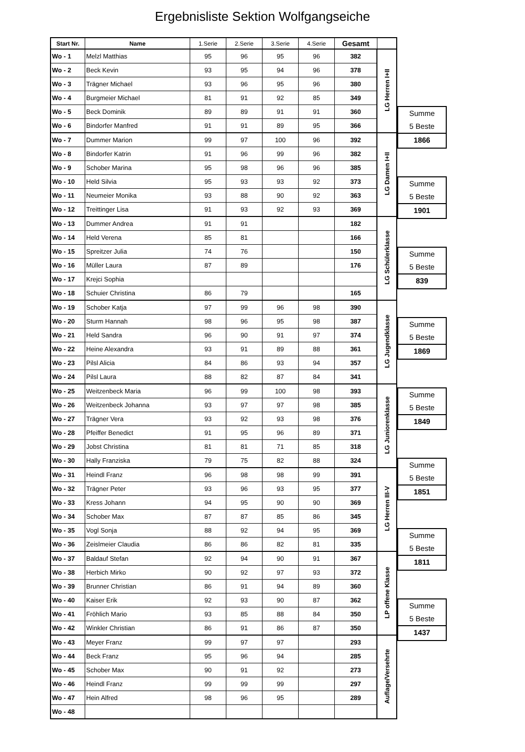Ergebnisliste Sektion Wolfgangseiche
| Start Nr. | Name | 1.Serie | 2.Serie | 3.Serie | 4.Serie | Gesamt | |
| --- | --- | --- | --- | --- | --- | --- | --- |
| Wo - 1 | Melzl Matthias | 95 | 96 | 95 | 96 | 382 | LG Herren I+II |
| Wo - 2 | Beck Kevin | 93 | 95 | 94 | 96 | 378 | |
| Wo - 3 | Trägner Michael | 93 | 96 | 95 | 96 | 380 | |
| Wo - 4 | Burgmeier Michael | 81 | 91 | 92 | 85 | 349 | |
| Wo - 5 | Beck Dominik | 89 | 89 | 91 | 91 | 360 | |
| Wo - 6 | Bindorfer Manfred | 91 | 91 | 89 | 95 | 366 | |
| Wo - 7 | Dummer Marion | 99 | 97 | 100 | 96 | 392 | LG Damen I+II |
| Wo - 8 | Bindorfer Katrin | 91 | 96 | 99 | 96 | 382 | |
| Wo - 9 | Schober Marina | 95 | 98 | 96 | 96 | 385 | |
| Wo - 10 | Held Silvia | 95 | 93 | 93 | 92 | 373 | |
| Wo - 11 | Neumeier Monika | 93 | 88 | 90 | 92 | 363 | |
| Wo - 12 | Treittinger Lisa | 91 | 93 | 92 | 93 | 369 | |
| Wo - 13 | Dummer Andrea | 91 | 91 | | | 182 | LG Schülerklasse |
| Wo - 14 | Held Verena | 85 | 81 | | | 166 | |
| Wo - 15 | Spreitzer Julia | 74 | 76 | | | 150 | |
| Wo - 16 | Müller Laura | 87 | 89 | | | 176 | |
| Wo - 17 | Krejci Sophia | | | | | | |
| Wo - 18 | Schuier Christina | 86 | 79 | | | 165 | |
| Wo - 19 | Schober Katja | 97 | 99 | 96 | 98 | 390 | LG Jugendklasse |
| Wo - 20 | Sturm Hannah | 98 | 96 | 95 | 98 | 387 | |
| Wo - 21 | Held Sandra | 96 | 90 | 91 | 97 | 374 | |
| Wo - 22 | Heine Alexandra | 93 | 91 | 89 | 88 | 361 | |
| Wo - 23 | Pilsl Alicia | 84 | 86 | 93 | 94 | 357 | |
| Wo - 24 | Pilsl Laura | 88 | 82 | 87 | 84 | 341 | |
| Wo - 25 | Weitzenbeck Maria | 96 | 99 | 100 | 98 | 393 | LG Juniorenklasse |
| Wo - 26 | Weitzenbeck Johanna | 93 | 97 | 97 | 98 | 385 | |
| Wo - 27 | Trägner Vera | 93 | 92 | 93 | 98 | 376 | |
| Wo - 28 | Pfeiffer Benedict | 91 | 95 | 96 | 89 | 371 | |
| Wo - 29 | Jobst Christina | 81 | 81 | 71 | 85 | 318 | |
| Wo - 30 | Hally Franziska | 79 | 75 | 82 | 88 | 324 | |
| Wo - 31 | Heindl Franz | 96 | 98 | 98 | 99 | 391 | LG Herren III-V |
| Wo - 32 | Trägner Peter | 93 | 96 | 93 | 95 | 377 | |
| Wo - 33 | Kress Johann | 94 | 95 | 90 | 90 | 369 | |
| Wo - 34 | Schober Max | 87 | 87 | 85 | 86 | 345 | |
| Wo - 35 | Vogl Sonja | 88 | 92 | 94 | 95 | 369 | |
| Wo - 36 | Zeislmeier Claudia | 86 | 86 | 82 | 81 | 335 | |
| Wo - 37 | Baldauf Stefan | 92 | 94 | 90 | 91 | 367 | LP offene Klasse |
| Wo - 38 | Herbich Mirko | 90 | 92 | 97 | 93 | 372 | |
| Wo - 39 | Brunner Christian | 86 | 91 | 94 | 89 | 360 | |
| Wo - 40 | Kaiser Erik | 92 | 93 | 90 | 87 | 362 | |
| Wo - 41 | Fröhlich Mario | 93 | 85 | 88 | 84 | 350 | |
| Wo - 42 | Winkler Christian | 86 | 91 | 86 | 87 | 350 | |
| Wo - 43 | Meyer Franz | 99 | 97 | 97 | | 293 | Auflage/Versehrte |
| Wo - 44 | Beck Franz | 95 | 96 | 94 | | 285 | |
| Wo - 45 | Schober Max | 90 | 91 | 92 | | 273 | |
| Wo - 46 | Heindl Franz | 99 | 99 | 99 | | 297 | |
| Wo - 47 | Hein Alfred | 98 | 96 | 95 | | 289 | |
| Wo - 48 | | | | | | | |
Summe
5 Beste
1866
Summe
5 Beste
1901
Summe
5 Beste
839
Summe
5 Beste
1869
Summe
5 Beste
1849
Summe
5 Beste
1851
Summe
5 Beste
1811
Summe
5 Beste
1437